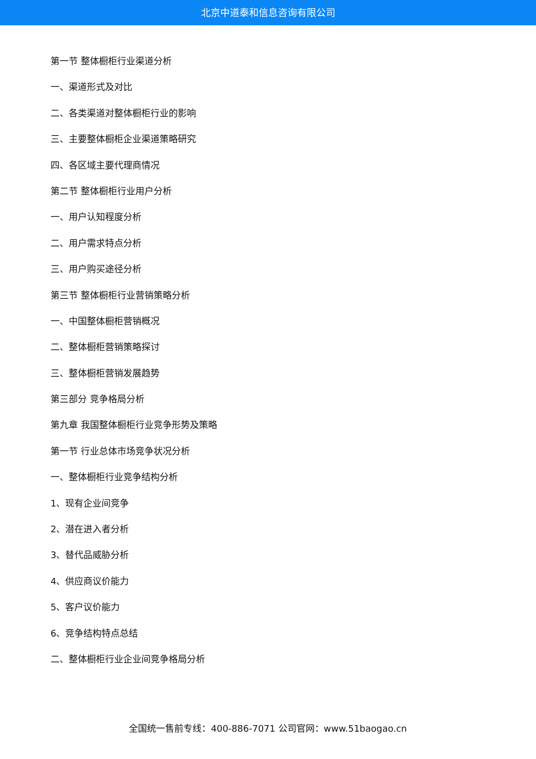北京中道泰和信息咨询有限公司
第一节 整体橱柜行业渠道分析
一、渠道形式及对比
二、各类渠道对整体橱柜行业的影响
三、主要整体橱柜企业渠道策略研究
四、各区域主要代理商情况
第二节 整体橱柜行业用户分析
一、用户认知程度分析
二、用户需求特点分析
三、用户购买途径分析
第三节 整体橱柜行业营销策略分析
一、中国整体橱柜营销概况
二、整体橱柜营销策略探讨
三、整体橱柜营销发展趋势
第三部分 竞争格局分析
第九章 我国整体橱柜行业竞争形势及策略
第一节 行业总体市场竞争状况分析
一、整体橱柜行业竞争结构分析
1、现有企业间竞争
2、潜在进入者分析
3、替代品威胁分析
4、供应商议价能力
5、客户议价能力
6、竞争结构特点总结
二、整体橱柜行业企业间竞争格局分析
全国统一售前专线：400-886-7071 公司官网：www.51baogao.cn